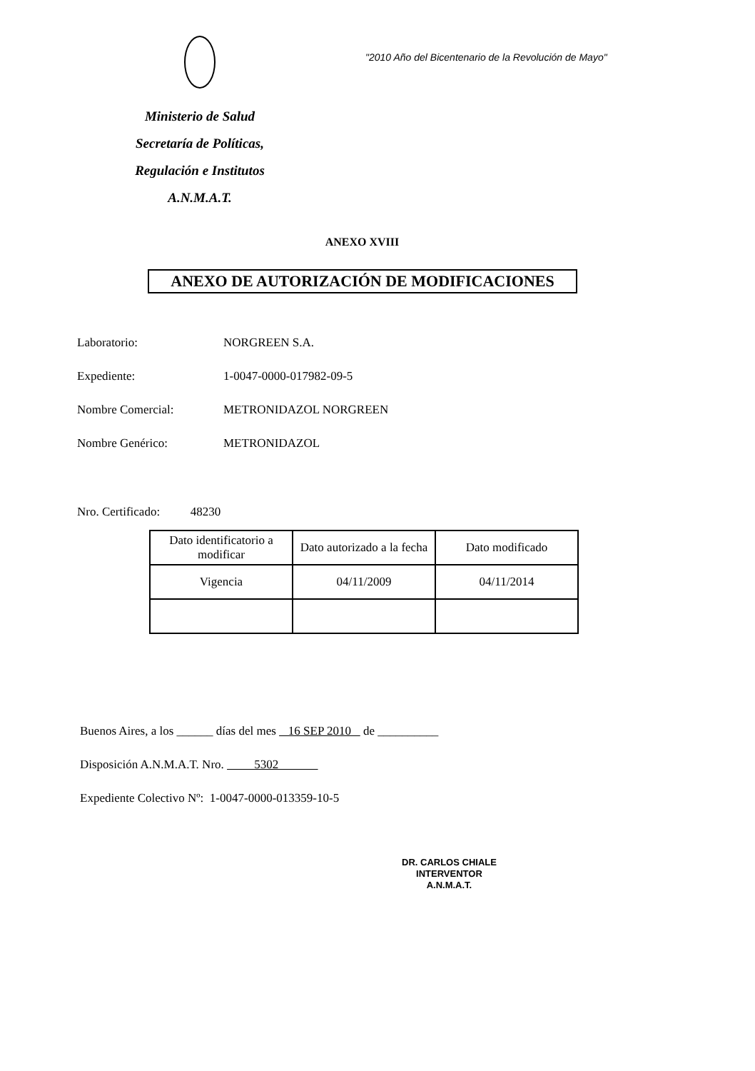Ministerio de Salud
Secretaría de Políticas,
Regulación e Institutos
A.N.M.A.T.
"2010 Año del Bicentenario de la Revolución de Mayo"
ANEXO XVIII
ANEXO DE AUTORIZACIÓN DE MODIFICACIONES
Laboratorio: NORGREEN S.A.
Expediente: 1-0047-0000-017982-09-5
Nombre Comercial: METRONIDAZOL NORGREEN
Nombre Genérico: METRONIDAZOL
Nro. Certificado: 48230
| Dato identificatorio a modificar | Dato autorizado a la fecha | Dato modificado |
| --- | --- | --- |
| Vigencia | 04/11/2009 | 04/11/2014 |
Buenos Aires, a los ______ días del mes 16 SEP 2010 de __________
Disposición A.N.M.A.T. Nro. 5302
Expediente Colectivo Nº: 1-0047-0000-013359-10-5
DR. CARLOS CHIALE
INTERVENTOR
A.N.M.A.T.